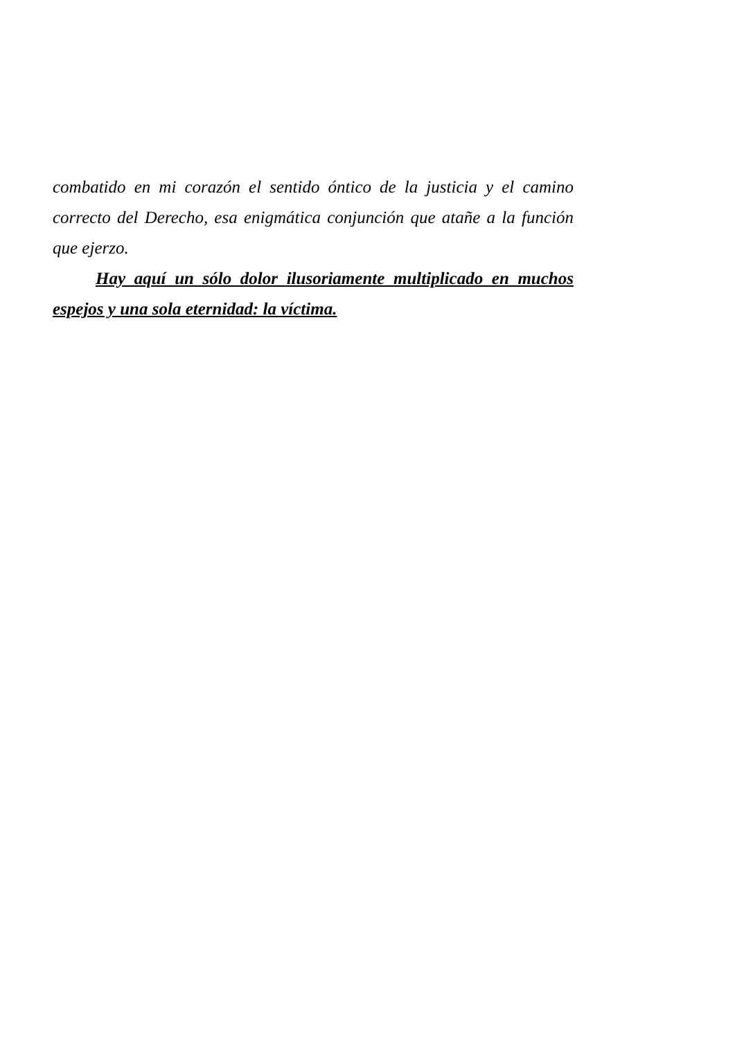combatido en mi corazón el sentido óntico de la justicia y el camino correcto del Derecho, esa enigmática conjunción que atañe a la función que ejerzo.
Hay aquí un sólo dolor ilusoriamente multiplicado en muchos espejos y una sola eternidad: la víctima.